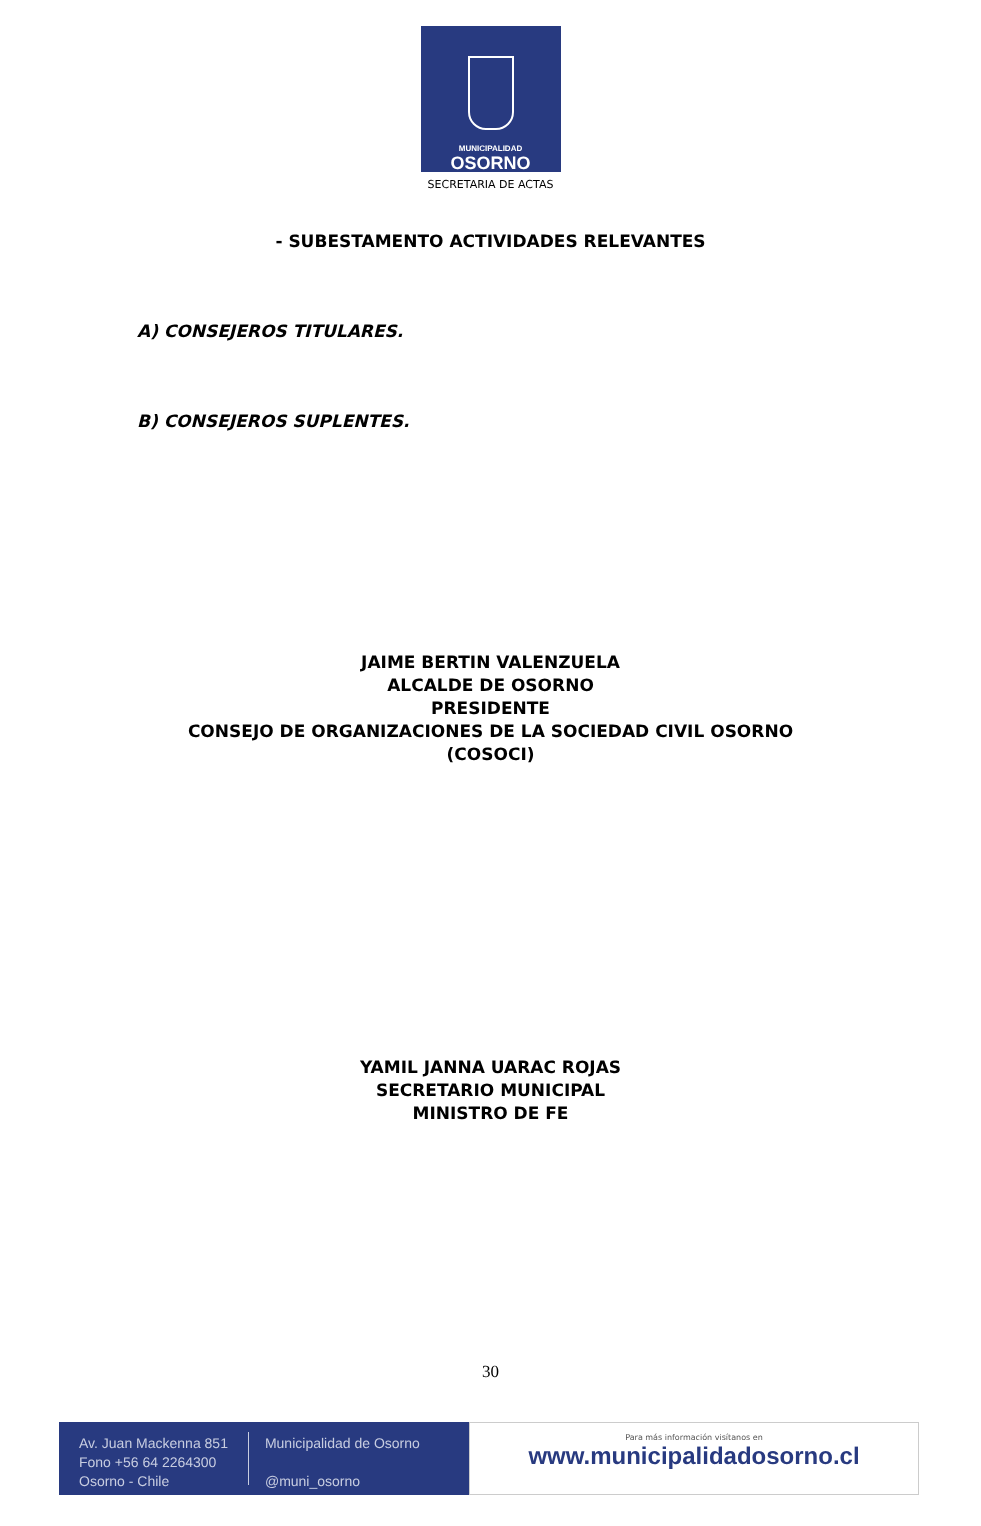MUNICIPALIDAD
OSORNO
SECRETARIA DE ACTAS
- SUBESTAMENTO ACTIVIDADES RELEVANTES
A) CONSEJEROS TITULARES.
B) CONSEJEROS SUPLENTES.
JAIME BERTIN VALENZUELA
ALCALDE DE OSORNO
PRESIDENTE
CONSEJO DE ORGANIZACIONES DE LA SOCIEDAD CIVIL OSORNO
(COSOCI)
YAMIL JANNA UARAC ROJAS
SECRETARIO MUNICIPAL
MINISTRO DE FE
30
Av. Juan Mackenna 851
Fono +56 64 2264300
Osorno - Chile
Municipalidad de Osorno
@muni_osorno
Para más información visítanos en
www.municipalidadosorno.cl